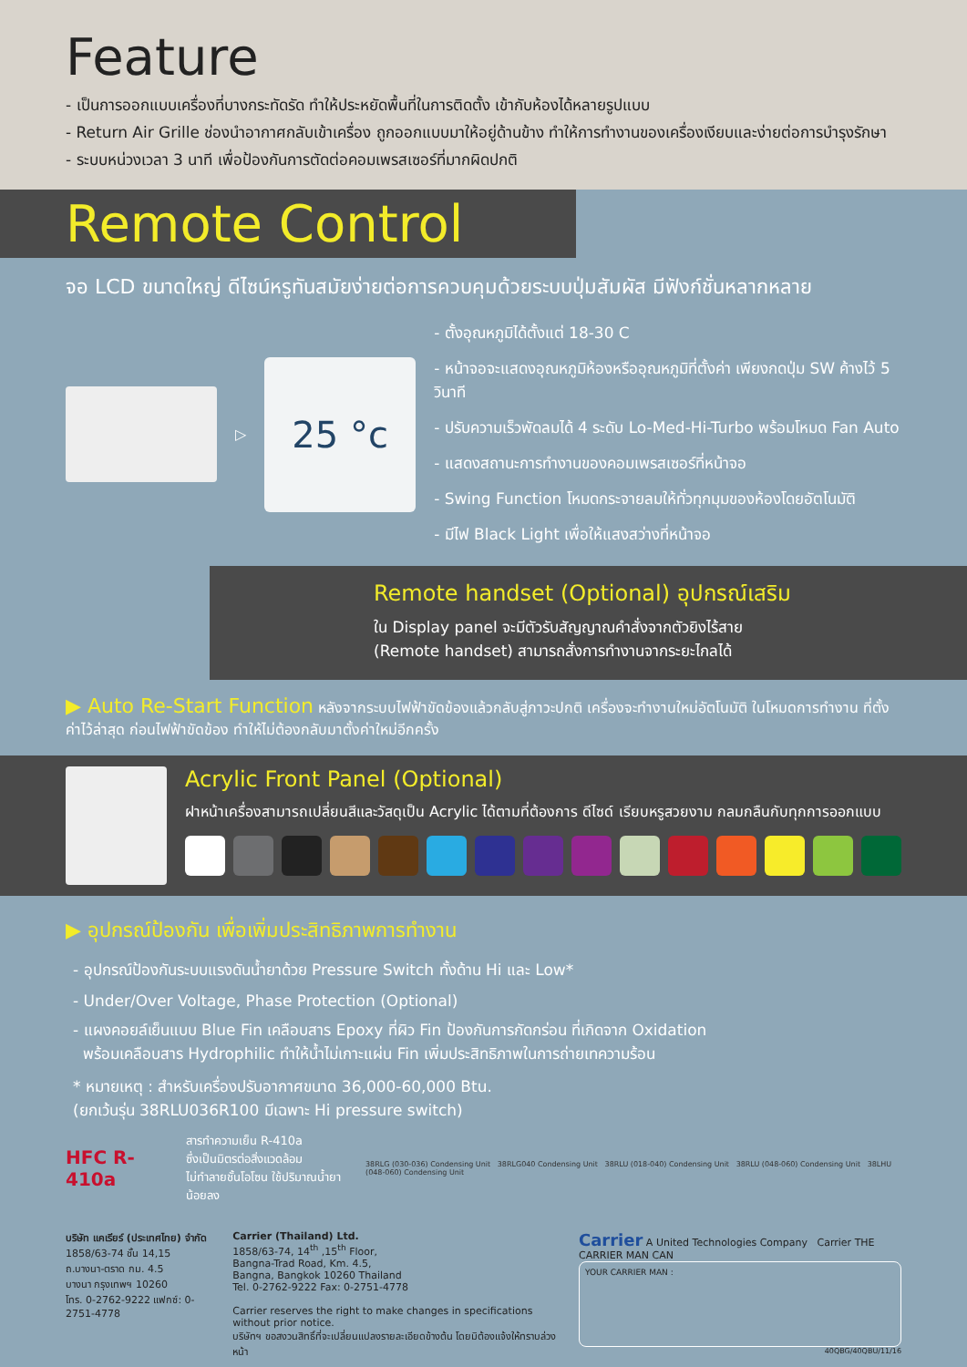Feature
- เป็นการออกแบบเครื่องที่บางกระทัดรัด ทำให้ประหยัดพื้นที่ในการติดตั้ง เข้ากับห้องได้หลายรูปแบบ
- Return Air Grille ช่องนำอากาศกลับเข้าเครื่อง ถูกออกแบบมาให้อยู่ด้านข้าง ทำให้การทำงานของเครื่องเงียบและง่ายต่อการบำรุงรักษา
- ระบบหน่วงเวลา 3 นาที เพื่อป้องกันการตัดต่อคอมเพรสเซอร์ที่มากผิดปกติ
Remote Control
จอ LCD ขนาดใหญ่ ดีไซน์หรูทันสมัยง่ายต่อการควบคุมด้วยระบบปุ่มสัมผัส มีฟังก์ชั่นหลากหลาย
▷
25 °c
- ตั้งอุณหภูมิได้ตั้งแต่ 18-30 C
- หน้าจอจะแสดงอุณหภูมิห้องหรืออุณหภูมิที่ตั้งค่า เพียงกดปุ่ม SW ค้างไว้ 5 วินาที
- ปรับความเร็วพัดลมได้ 4 ระดับ Lo-Med-Hi-Turbo พร้อมโหมด Fan Auto
- แสดงสถานะการทำงานของคอมเพรสเซอร์ที่หน้าจอ
- Swing Function โหมดกระจายลมให้ทั่วทุกมุมของห้องโดยอัตโนมัติ
- มีไฟ Black Light เพื่อให้แสงสว่างที่หน้าจอ
Remote handset (Optional) อุปกรณ์เสริม
ใน Display panel จะมีตัวรับสัญญาณคำสั่งจากตัวยิงไร้สาย
(Remote handset) สามารถสั่งการทำงานจากระยะไกลได้
▶ Auto Re-Start Function หลังจากระบบไฟฟ้าขัดข้องแล้วกลับสู่ภาวะปกติ เครื่องจะทำงานใหม่อัตโนมัติ ในโหมดการทำงาน ที่ตั้งค่าไว้ล่าสุด ก่อนไฟฟ้าขัดข้อง ทำให้ไม่ต้องกลับมาตั้งค่าใหม่อีกครั้ง
Acrylic Front Panel (Optional)
ฝาหน้าเครื่องสามารถเปลี่ยนสีและวัสดุเป็น Acrylic ได้ตามที่ต้องการ ดีไซด์ เรียบหรูสวยงาม กลมกลืนกับทุกการออกแบบ
▶ อุปกรณ์ป้องกัน เพื่อเพิ่มประสิทธิภาพการทำงาน
- อุปกรณ์ป้องกันระบบแรงดันน้ำยาด้วย Pressure Switch ทั้งด้าน Hi และ Low*
- Under/Over Voltage, Phase Protection (Optional)
- แผงคอยล์เย็นแบบ Blue Fin เคลือบสาร Epoxy ที่ผิว Fin ป้องกันการกัดกร่อน ที่เกิดจาก Oxidation
พร้อมเคลือบสาร Hydrophilic ทำให้น้ำไม่เกาะแผ่น Fin เพิ่มประสิทธิภาพในการถ่ายเทความร้อน
* หมายเหตุ : สำหรับเครื่องปรับอากาศขนาด 36,000-60,000 Btu.
(ยกเว้นรุ่น 38RLU036R100 มีเฉพาะ Hi pressure switch)
HFC R-410a
สารทำความเย็น R-410a
ซึ่งเป็นมิตรต่อสิ่งแวดล้อม
ไม่ทำลายชั้นโอโซน ใช้ปริมาณน้ำยาน้อยลง
38RLG (030-036) Condensing Unit 38RLG040 Condensing Unit 38RLU (018-040) Condensing Unit 38RLU (048-060) Condensing Unit 38LHU (048-060) Condensing Unit
บริษัท แคเรียร์ (ประเทศไทย) จำกัด
1858/63-74 ชั้น 14,15
ถ.บางนา-ตราด กม. 4.5
บางนา กรุงเทพฯ 10260
โทร. 0-2762-9222 แฟกซ์: 0-2751-4778
Carrier (Thailand) Ltd.
1858/63-74, 14<sup>th</sup> ,15<sup>th</sup> Floor,
Bangna-Trad Road, Km. 4.5,
Bangna, Bangkok 10260 Thailand
Tel. 0-2762-9222 Fax: 0-2751-4778
Carrier reserves the right to make changes in specifications without prior notice.
บริษัทฯ ขอสงวนสิทธิ์ที่จะเปลี่ยนแปลงรายละเอียดข้างต้น โดยมิต้องแจ้งให้ทราบล่วงหน้า
Carrier A United Technologies Company Carrier THE CARRIER MAN CAN
YOUR CARRIER MAN :
40QBG/40QBU/11/16